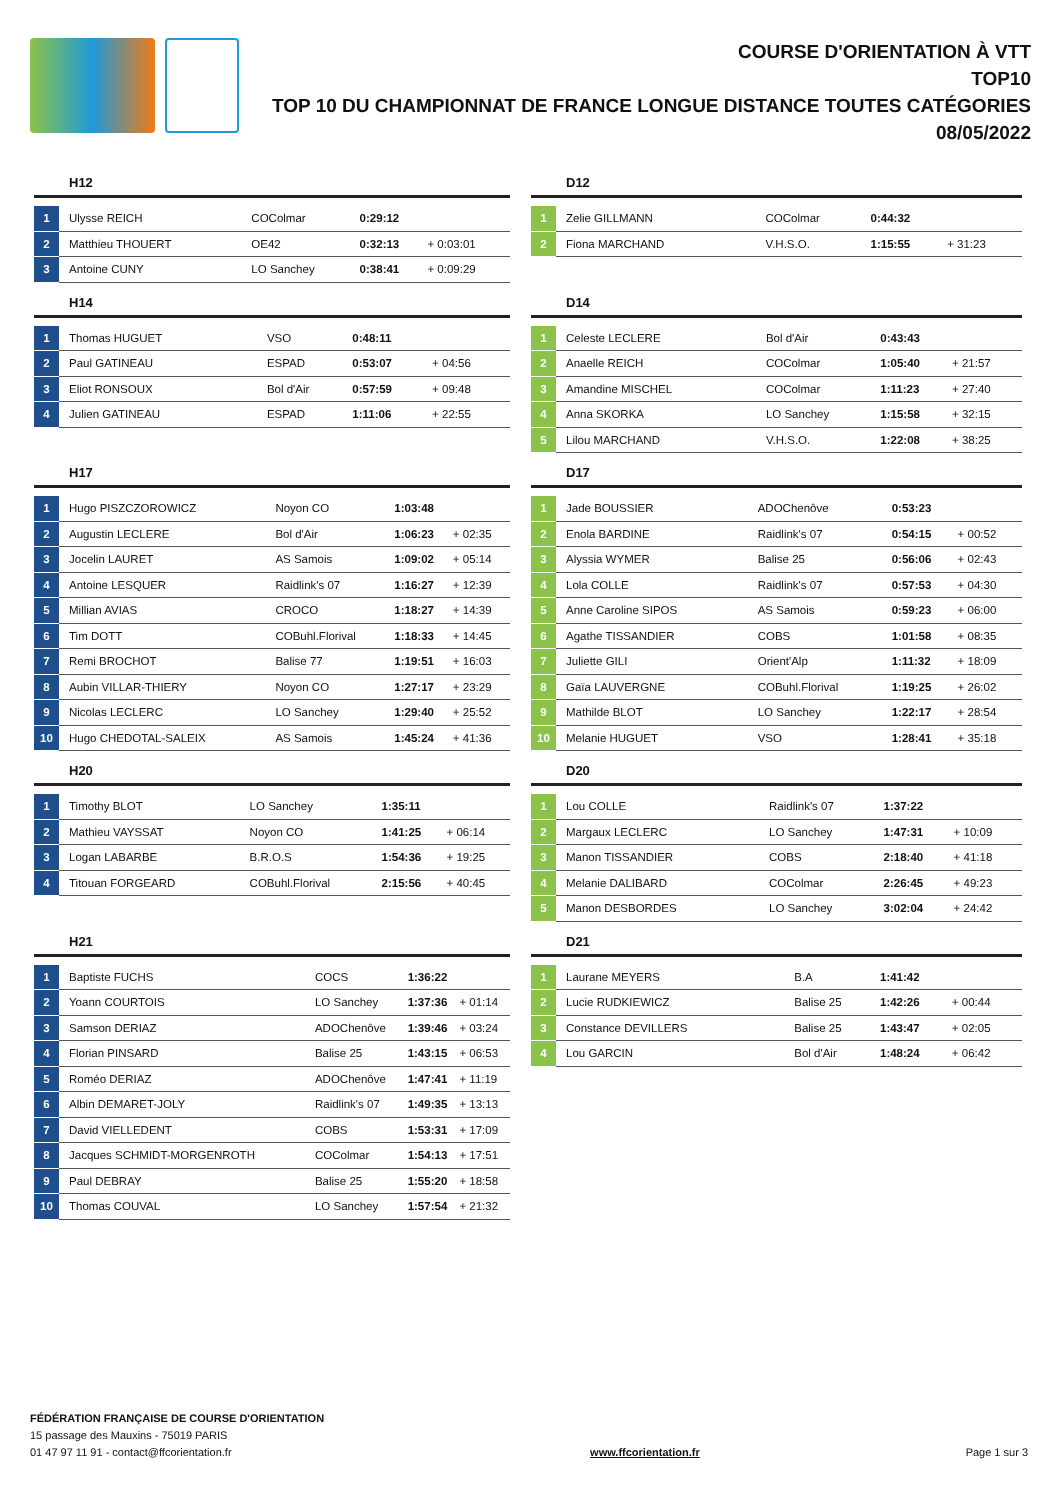COURSE D'ORIENTATION À VTT
TOP10
TOP 10 DU CHAMPIONNAT DE FRANCE LONGUE DISTANCE TOUTES CATÉGORIES
08/05/2022
H12
| 1 | Ulysse REICH | COColmar | 0:29:12 | |
| 2 | Matthieu THOUERT | OE42 | 0:32:13 | + 0:03:01 |
| 3 | Antoine CUNY | LO Sanchey | 0:38:41 | + 0:09:29 |
D12
| 1 | Zelie GILLMANN | COColmar | 0:44:32 | |
| 2 | Fiona MARCHAND | V.H.S.O. | 1:15:55 | + 31:23 |
H14
| 1 | Thomas HUGUET | VSO | 0:48:11 | |
| 2 | Paul GATINEAU | ESPAD | 0:53:07 | + 04:56 |
| 3 | Eliot RONSOUX | Bol d'Air | 0:57:59 | + 09:48 |
| 4 | Julien GATINEAU | ESPAD | 1:11:06 | + 22:55 |
D14
| 1 | Celeste LECLERE | Bol d'Air | 0:43:43 | |
| 2 | Anaelle REICH | COColmar | 1:05:40 | + 21:57 |
| 3 | Amandine MISCHEL | COColmar | 1:11:23 | + 27:40 |
| 4 | Anna SKORKA | LO Sanchey | 1:15:58 | + 32:15 |
| 5 | Lilou MARCHAND | V.H.S.O. | 1:22:08 | + 38:25 |
H17
| 1 | Hugo PISZCZOROWICZ | Noyon CO | 1:03:48 | |
| 2 | Augustin LECLERE | Bol d'Air | 1:06:23 | + 02:35 |
| 3 | Jocelin LAURET | AS Samois | 1:09:02 | + 05:14 |
| 4 | Antoine LESQUER | Raidlink's 07 | 1:16:27 | + 12:39 |
| 5 | Millian AVIAS | CROCO | 1:18:27 | + 14:39 |
| 6 | Tim DOTT | COBuhl.Florival | 1:18:33 | + 14:45 |
| 7 | Remi BROCHOT | Balise 77 | 1:19:51 | + 16:03 |
| 8 | Aubin VILLAR-THIERY | Noyon CO | 1:27:17 | + 23:29 |
| 9 | Nicolas LECLERC | LO Sanchey | 1:29:40 | + 25:52 |
| 10 | Hugo CHEDOTAL-SALEIX | AS Samois | 1:45:24 | + 41:36 |
D17
| 1 | Jade BOUSSIER | ADOChenôve | 0:53:23 | |
| 2 | Enola BARDINE | Raidlink's 07 | 0:54:15 | + 00:52 |
| 3 | Alyssia WYMER | Balise 25 | 0:56:06 | + 02:43 |
| 4 | Lola COLLE | Raidlink's 07 | 0:57:53 | + 04:30 |
| 5 | Anne Caroline SIPOS | AS Samois | 0:59:23 | + 06:00 |
| 6 | Agathe TISSANDIER | COBS | 1:01:58 | + 08:35 |
| 7 | Juliette GILI | Orient'Alp | 1:11:32 | + 18:09 |
| 8 | Gaïa LAUVERGNE | COBuhl.Florival | 1:19:25 | + 26:02 |
| 9 | Mathilde BLOT | LO Sanchey | 1:22:17 | + 28:54 |
| 10 | Melanie HUGUET | VSO | 1:28:41 | + 35:18 |
H20
| 1 | Timothy BLOT | LO Sanchey | 1:35:11 | |
| 2 | Mathieu VAYSSAT | Noyon CO | 1:41:25 | + 06:14 |
| 3 | Logan LABARBE | B.R.O.S | 1:54:36 | + 19:25 |
| 4 | Titouan FORGEARD | COBuhl.Florival | 2:15:56 | + 40:45 |
D20
| 1 | Lou COLLE | Raidlink's 07 | 1:37:22 | |
| 2 | Margaux LECLERC | LO Sanchey | 1:47:31 | + 10:09 |
| 3 | Manon TISSANDIER | COBS | 2:18:40 | + 41:18 |
| 4 | Melanie DALIBARD | COColmar | 2:26:45 | + 49:23 |
| 5 | Manon DESBORDES | LO Sanchey | 3:02:04 | + 24:42 |
H21
| 1 | Baptiste FUCHS | COCS | 1:36:22 | |
| 2 | Yoann COURTOIS | LO Sanchey | 1:37:36 | + 01:14 |
| 3 | Samson DERIAZ | ADOChenôve | 1:39:46 | + 03:24 |
| 4 | Florian PINSARD | Balise 25 | 1:43:15 | + 06:53 |
| 5 | Roméo DERIAZ | ADOChenôve | 1:47:41 | + 11:19 |
| 6 | Albin DEMARET-JOLY | Raidlink's 07 | 1:49:35 | + 13:13 |
| 7 | David VIELLEDENT | COBS | 1:53:31 | + 17:09 |
| 8 | Jacques SCHMIDT-MORGENROTH | COColmar | 1:54:13 | + 17:51 |
| 9 | Paul DEBRAY | Balise 25 | 1:55:20 | + 18:58 |
| 10 | Thomas COUVAL | LO Sanchey | 1:57:54 | + 21:32 |
D21
| 1 | Laurane MEYERS | B.A | 1:41:42 | |
| 2 | Lucie RUDKIEWICZ | Balise 25 | 1:42:26 | + 00:44 |
| 3 | Constance DEVILLERS | Balise 25 | 1:43:47 | + 02:05 |
| 4 | Lou GARCIN | Bol d'Air | 1:48:24 | + 06:42 |
FÉDÉRATION FRANÇAISE DE COURSE D'ORIENTATION
15 passage des Mauxins - 75019 PARIS
01 47 97 11 91 - contact@ffcorientation.fr
www.ffcorientation.fr
Page 1 sur 3